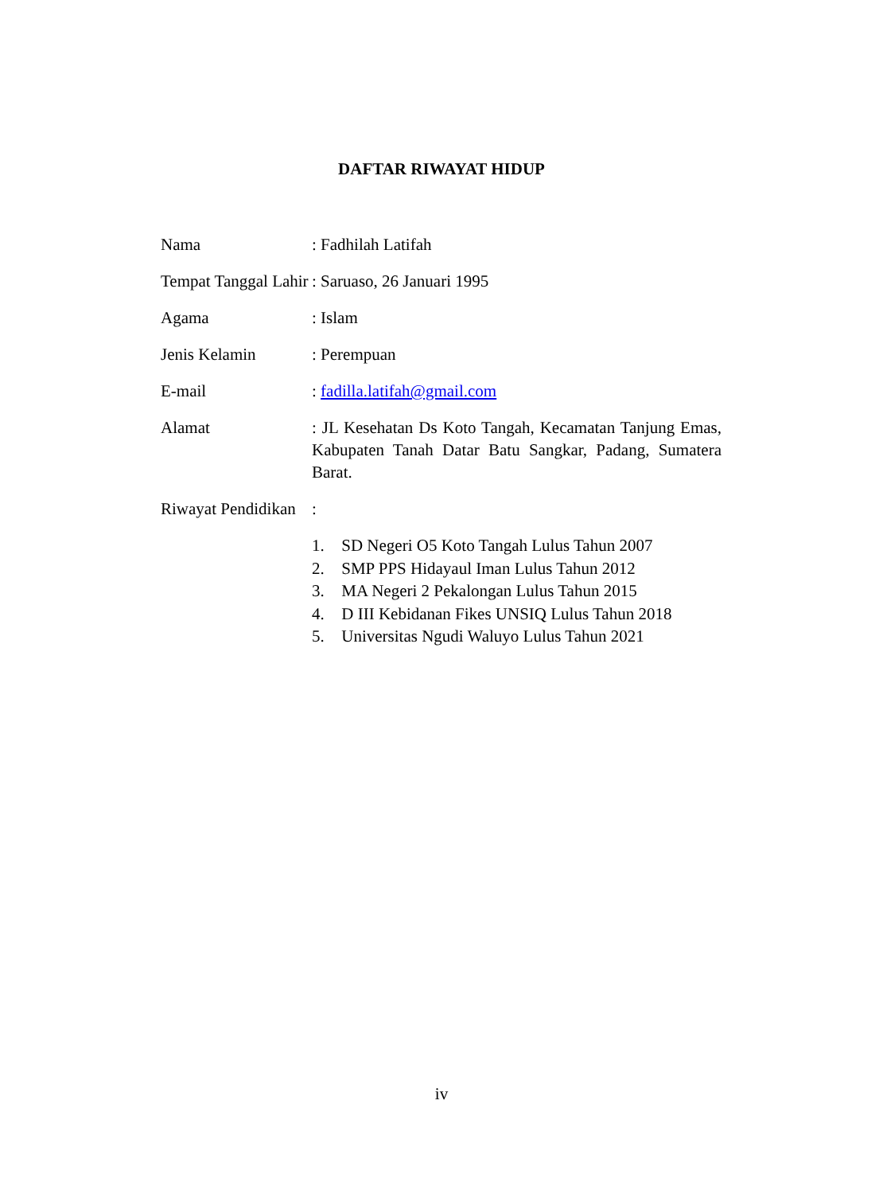DAFTAR RIWAYAT HIDUP
Nama : Fadhilah Latifah
Tempat Tanggal Lahir
: Saruaso, 26 Januari 1995
Agama : Islam
Jenis Kelamin : Perempuan
E-mail : fadilla.latifah@gmail.com
Alamat : JL Kesehatan Ds Koto Tangah, Kecamatan Tanjung Emas, Kabupaten Tanah Datar Batu Sangkar, Padang, Sumatera Barat.
Riwayat Pendidikan
:
1. SD Negeri O5 Koto Tangah Lulus Tahun 2007
2. SMP PPS Hidayaul Iman Lulus Tahun 2012
3. MA Negeri 2 Pekalongan Lulus Tahun 2015
4. D III Kebidanan Fikes UNSIQ Lulus Tahun 2018
5. Universitas Ngudi Waluyo Lulus Tahun 2021
iv